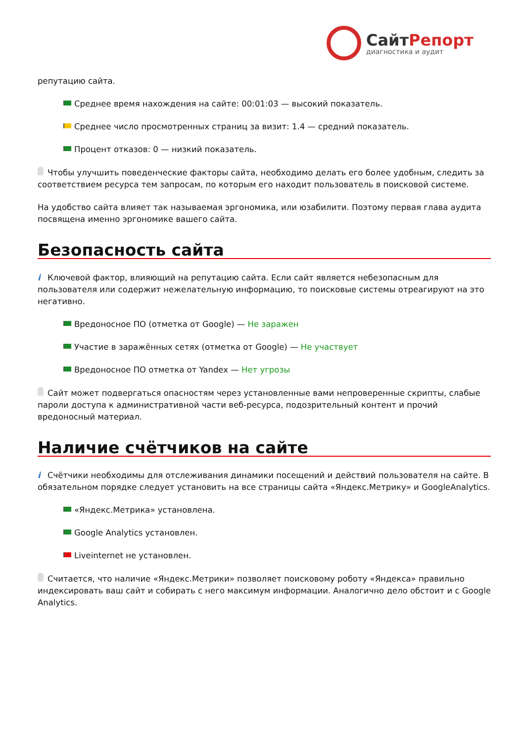СайтРепорт
диагностика и аудит
репутацию сайта.
Среднее время нахождения на сайте: 00:01:03 — высокий показатель.
Среднее число просмотренных страниц за визит: 1.4 — средний показатель.
Процент отказов: 0 — низкий показатель.
Чтобы улучшить поведенческие факторы сайта, необходимо делать его более удобным, следить за соответствием ресурса тем запросам, по которым его находит пользователь в поисковой системе.
На удобство сайта влияет так называемая эргономика, или юзабилити. Поэтому первая глава аудита посвящена именно эргономике вашего сайта.
Безопасность сайта
i Ключевой фактор, влияющий на репутацию сайта. Если сайт является небезопасным для пользователя или содержит нежелательную информацию, то поисковые системы отреагируют на это негативно.
Вредоносное ПО (отметка от Google) — Не заражен
Участие в заражённых сетях (отметка от Google) — Не участвует
Вредоносное ПО отметка от Yandex — Нет угрозы
Сайт может подвергаться опасностям через установленные вами непроверенные скрипты, слабые пароли доступа к административной части веб-ресурса, подозрительный контент и прочий вредоносный материал.
Наличие счётчиков на сайте
i Счётчики необходимы для отслеживания динамики посещений и действий пользователя на сайте. В обязательном порядке следует установить на все страницы сайта «Яндекс.Метрику» и GoogleAnalytics.
«Яндекс.Метрика» установлена.
Google Analytics установлен.
Liveinternet не установлен.
Считается, что наличие «Яндекс.Метрики» позволяет поисковому роботу «Яндекса» правильно индексировать ваш сайт и собирать с него максимум информации. Аналогично дело обстоит и с Google Analytics.